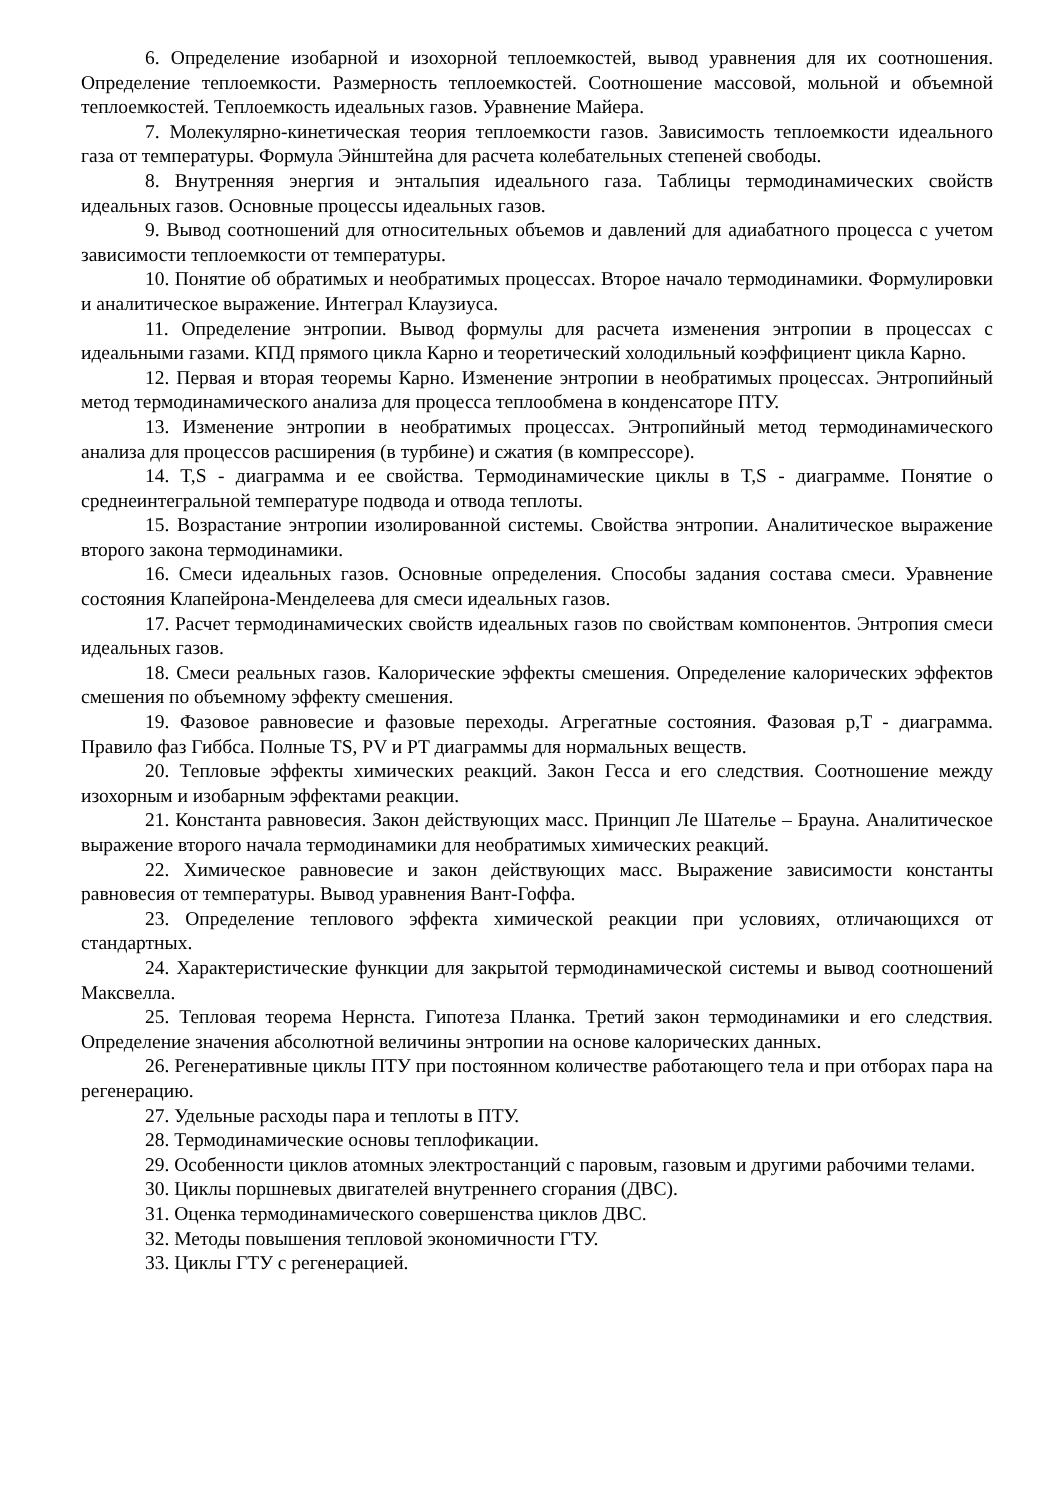6. Определение изобарной и изохорной теплоемкостей, вывод уравнения для их соотношения. Определение теплоемкости. Размерность теплоемкостей. Соотношение массовой, мольной и объемной теплоемкостей. Теплоемкость идеальных газов. Уравнение Майера.
7. Молекулярно-кинетическая теория теплоемкости газов. Зависимость теплоемкости идеального газа от температуры. Формула Эйнштейна для расчета колебательных степеней свободы.
8. Внутренняя энергия и энтальпия идеального газа. Таблицы термодинамических свойств идеальных газов. Основные процессы идеальных газов.
9. Вывод соотношений для относительных объемов и давлений для адиабатного процесса с учетом зависимости теплоемкости от температуры.
10. Понятие об обратимых и необратимых процессах. Второе начало термодинамики. Формулировки и аналитическое выражение. Интеграл Клаузиуса.
11. Определение энтропии. Вывод формулы для расчета изменения энтропии в процессах с идеальными газами. КПД прямого цикла Карно и теоретический холодильный коэффициент цикла Карно.
12. Первая и вторая теоремы Карно. Изменение энтропии в необратимых процессах. Энтропийный метод термодинамического анализа для процесса теплообмена в конденсаторе ПТУ.
13. Изменение энтропии в необратимых процессах. Энтропийный метод термодинамического анализа для процессов расширения (в турбине) и сжатия (в компрессоре).
14. T,S - диаграмма и ее свойства. Термодинамические циклы в T,S - диаграмме. Понятие о среднеинтегральной температуре подвода и отвода теплоты.
15. Возрастание энтропии изолированной системы. Свойства энтропии. Аналитическое выражение второго закона термодинамики.
16. Смеси идеальных газов. Основные определения. Способы задания состава смеси. Уравнение состояния Клапейрона-Менделеева для смеси идеальных газов.
17. Расчет термодинамических свойств идеальных газов по свойствам компонентов. Энтропия смеси идеальных газов.
18. Смеси реальных газов. Калорические эффекты смешения. Определение калорических эффектов смешения по объемному эффекту смешения.
19. Фазовое равновесие и фазовые переходы. Агрегатные состояния. Фазовая p,T - диаграмма. Правило фаз Гиббса. Полные TS, PV и PT диаграммы для нормальных веществ.
20. Тепловые эффекты химических реакций. Закон Гесса и его следствия. Соотношение между изохорным и изобарным эффектами реакции.
21. Константа равновесия. Закон действующих масс. Принцип Ле Шателье – Брауна. Аналитическое выражение второго начала термодинамики для необратимых химических реакций.
22. Химическое равновесие и закон действующих масс. Выражение зависимости константы равновесия от температуры. Вывод уравнения Вант-Гоффа.
23. Определение теплового эффекта химической реакции при условиях, отличающихся от стандартных.
24. Характеристические функции для закрытой термодинамической системы и вывод соотношений Максвелла.
25. Тепловая теорема Нернста. Гипотеза Планка. Третий закон термодинамики и его следствия. Определение значения абсолютной величины энтропии на основе калорических данных.
26. Регенеративные циклы ПТУ при постоянном количестве работающего тела и при отборах пара на регенерацию.
27. Удельные расходы пара и теплоты в ПТУ.
28. Термодинамические основы теплофикации.
29. Особенности циклов атомных электростанций с паровым, газовым и другими рабочими телами.
30. Циклы поршневых двигателей внутреннего сгорания (ДВС).
31. Оценка термодинамического совершенства циклов ДВС.
32. Методы повышения тепловой экономичности ГТУ.
33. Циклы ГТУ с регенерацией.